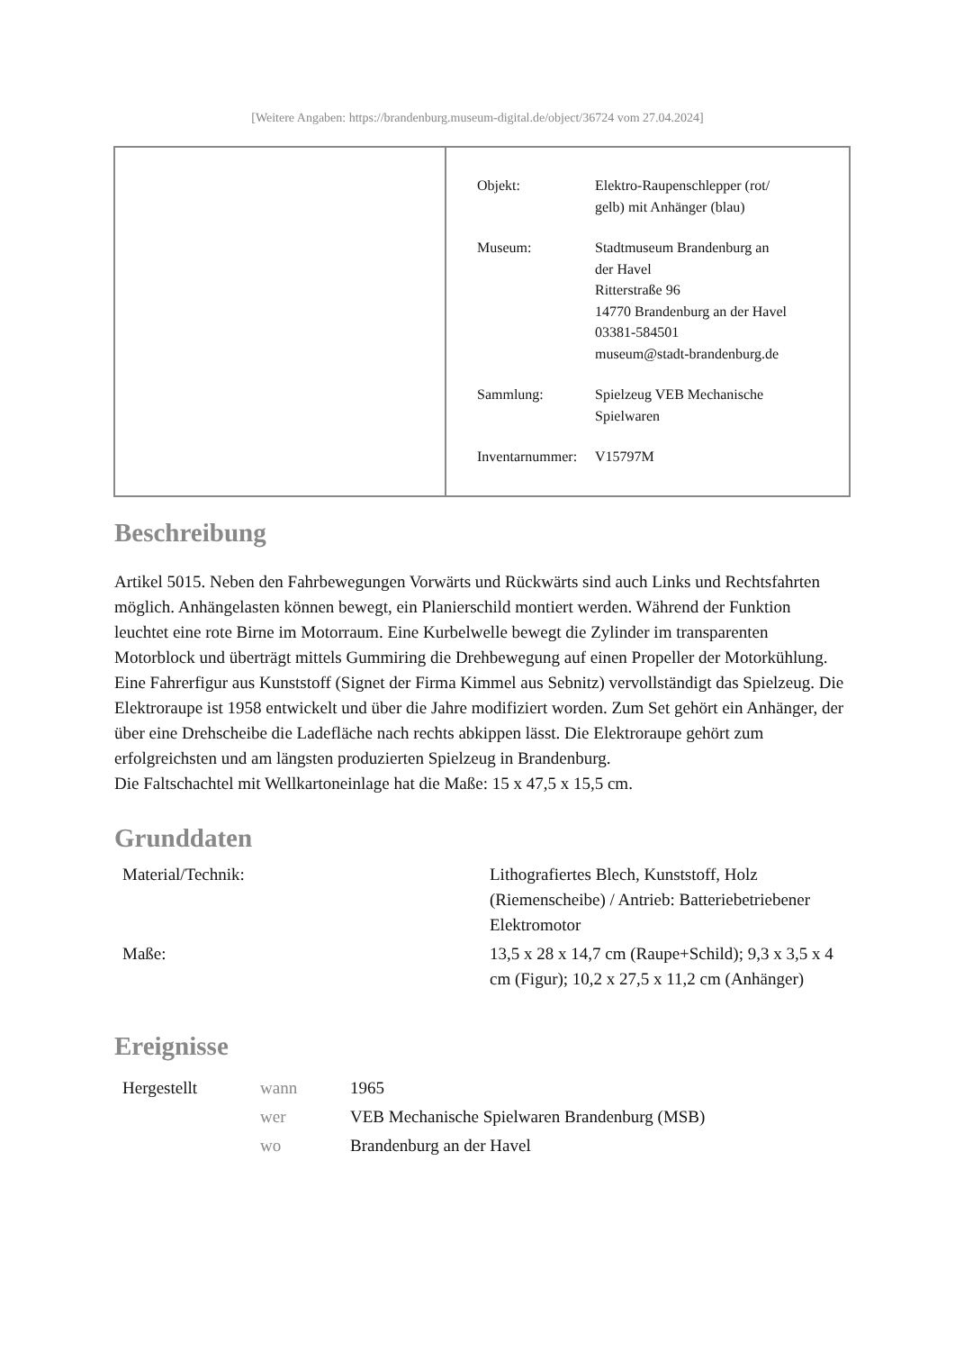[Weitere Angaben: https://brandenburg.museum-digital.de/object/36724 vom 27.04.2024]
| Objekt: | Elektro-Raupenschlepper (rot/ gelb) mit Anhänger (blau) |
| Museum: | Stadtmuseum Brandenburg an der Havel Ritterstraße 96 14770 Brandenburg an der Havel 03381-584501 museum@stadt-brandenburg.de |
| Sammlung: | Spielzeug VEB Mechanische Spielwaren |
| Inventarnummer: | V15797M |
Beschreibung
Artikel 5015. Neben den Fahrbewegungen Vorwärts und Rückwärts sind auch Links und Rechtsfahrten möglich. Anhängelasten können bewegt, ein Planierschild montiert werden. Während der Funktion leuchtet eine rote Birne im Motorraum. Eine Kurbelwelle bewegt die Zylinder im transparenten Motorblock und überträgt mittels Gummiring die Drehbewegung auf einen Propeller der Motorkühlung. Eine Fahrerfigur aus Kunststoff (Signet der Firma Kimmel aus Sebnitz) vervollständigt das Spielzeug. Die Elektroraupe ist 1958 entwickelt und über die Jahre modifiziert worden. Zum Set gehört ein Anhänger, der über eine Drehscheibe die Ladefläche nach rechts abkippen lässt. Die Elektroraupe gehört zum erfolgreichsten und am längsten produzierten Spielzeug in Brandenburg.
Die Faltschachtel mit Wellkartoneinlage hat die Maße: 15 x 47,5 x 15,5 cm.
Grunddaten
| Material/Technik: | Lithografiertes Blech, Kunststoff, Holz (Riemenscheibe) / Antrieb: Batteriebetriebener Elektromotor |
| Maße: | 13,5 x 28 x 14,7 cm (Raupe+Schild); 9,3 x 3,5 x 4 cm (Figur); 10,2 x 27,5 x 11,2 cm (Anhänger) |
Ereignisse
| Hergestellt | wann | 1965 |
| | wer | VEB Mechanische Spielwaren Brandenburg (MSB) |
| | wo | Brandenburg an der Havel |